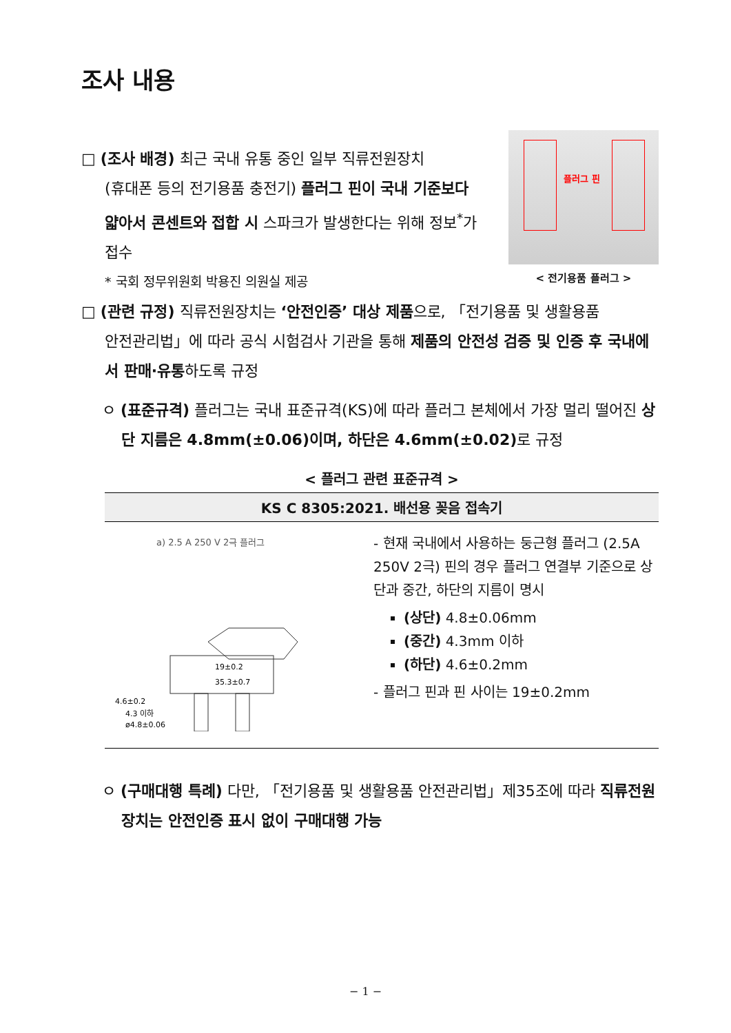조사 내용
□ (조사 배경) 최근 국내 유통 중인 일부 직류전원장치
(휴대폰 등의 전기용품 충전기) 플러그 핀이 국내 기준보다 얇아서 콘센트와 접합 시 스파크가 발생한다는 위해 정보<sup>*</sup>가 접수
* 국회 정무위원회 박용진 의원실 제공
플러그 핀
< 전기용품 플러그 >
□ (관련 규정) 직류전원장치는 ‘안전인증’ 대상 제품으로, 「전기용품 및 생활용품
안전관리법」에 따라 공식 시험검사 기관을 통해 제품의 안전성 검증 및 인증 후 국내에서 판매·유통하도록 규정
ㅇ (표준규격) 플러그는 국내 표준규격(KS)에 따라 플러그 본체에서 가장 멀리 떨어진 상단 지름은 4.8mm(±0.06)이며, 하단은 4.6mm(±0.02) 로 규정
< 플러그 관련 표준규격 >
| KS C 8305:2021. 배선용 꽂음 접속기 | |
| --- | --- |
| a) 2.5 A 250 V 2극 플러그 4.6±0.2 4.3 이하 ø4.8±0.06 19±0.2 35.3±0.7 | - 현재 국내에서 사용하는 둥근형 플러그 (2.5A 250V 2극) 핀의 경우 플러그 연결부 기준으로 상단과 중간, 하단의 지름이 명시 (상단) 4.8±0.06mm (중간) 4.3mm 이하 (하단) 4.6±0.2mm - 플러그 핀과 핀 사이는 19±0.2mm |
ㅇ (구매대행 특례) 다만, 「전기용품 및 생활용품 안전관리법」제35조에 따라 직류전원장치는 안전인증 표시 없이 구매대행 가능
− 1 −